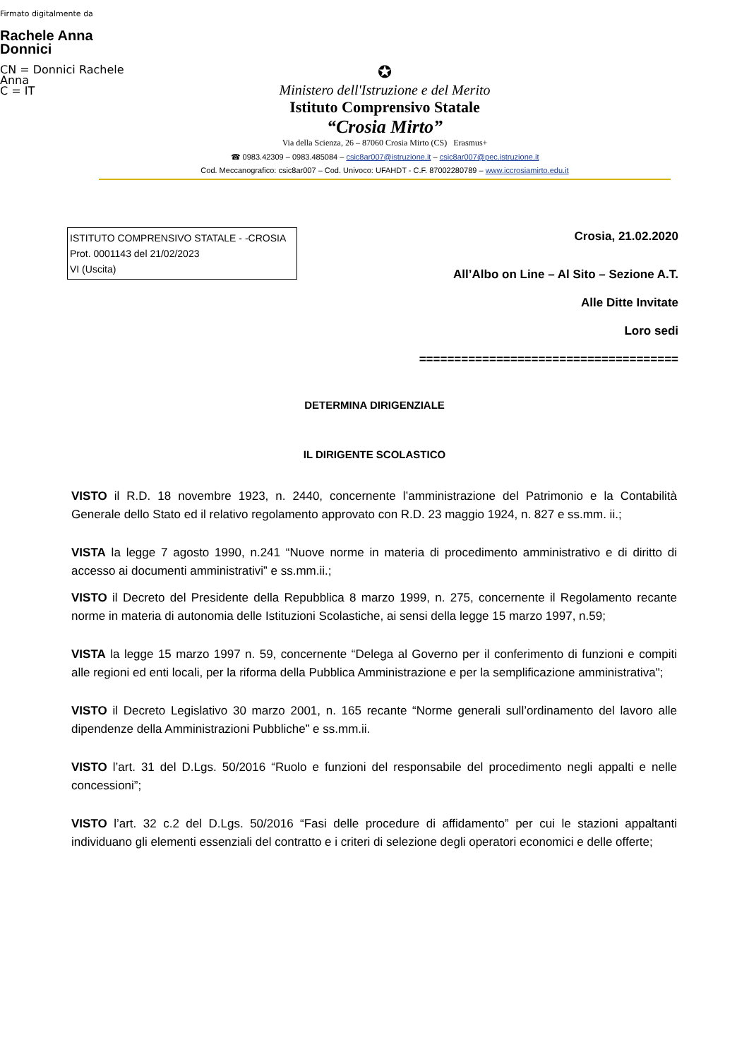Firmato digitalmente da
Rachele Anna
Donnici
CN = Donnici Rachele
Anna
C = IT
✪
Ministero dell'Istruzione e del Merito
Istituto Comprensivo Statale
“Crosia Mirto”
Via della Scienza, 26 – 87060 Crosia Mirto (CS) Erasmus+
☎ 0983.42309 – 0983.485084 – csic8ar007@istruzione.it – csic8ar007@pec.istruzione.it
Cod. Meccanografico: csic8ar007 – Cod. Univoco: UFAHDT - C.F. 87002280789 – www.iccrosiamirto.edu.it
ISTITUTO COMPRENSIVO STATALE - -CROSIA
Prot. 0001143 del 21/02/2023
VI (Uscita)
Crosia, 21.02.2020
All’Albo on Line – Al Sito – Sezione A.T.
Alle Ditte Invitate
Loro sedi
=====================================
DETERMINA DIRIGENZIALE
IL DIRIGENTE SCOLASTICO
VISTO il R.D. 18 novembre 1923, n. 2440, concernente l’amministrazione del Patrimonio e la Contabilità Generale dello Stato ed il relativo regolamento approvato con R.D. 23 maggio 1924, n. 827 e ss.mm. ii.;
VISTA la legge 7 agosto 1990, n.241 “Nuove norme in materia di procedimento amministrativo e di diritto di accesso ai documenti amministrativi” e ss.mm.ii.;
VISTO il Decreto del Presidente della Repubblica 8 marzo 1999, n. 275, concernente il Regolamento recante norme in materia di autonomia delle Istituzioni Scolastiche, ai sensi della legge 15 marzo 1997, n.59;
VISTA la legge 15 marzo 1997 n. 59, concernente “Delega al Governo per il conferimento di funzioni e compiti alle regioni ed enti locali, per la riforma della Pubblica Amministrazione e per la semplificazione amministrativa";
VISTO il Decreto Legislativo 30 marzo 2001, n. 165 recante “Norme generali sull’ordinamento del lavoro alle dipendenze della Amministrazioni Pubbliche” e ss.mm.ii.
VISTO l’art. 31 del D.Lgs. 50/2016 “Ruolo e funzioni del responsabile del procedimento negli appalti e nelle concessioni”;
VISTO l’art. 32 c.2 del D.Lgs. 50/2016 “Fasi delle procedure di affidamento” per cui le stazioni appaltanti individuano gli elementi essenziali del contratto e i criteri di selezione degli operatori economici e delle offerte;